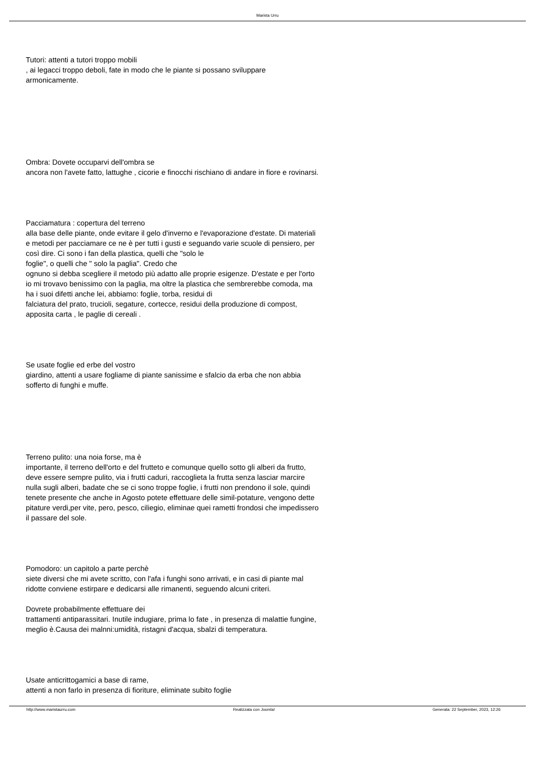Marista Urru
Tutori: attenti a tutori troppo mobili
, ai legacci troppo deboli, fate in modo che le piante si possano sviluppare armonicamente.
Ombra: Dovete occuparvi dell'ombra se
ancora non l'avete fatto, lattughe , cicorie e finocchi rischiano di andare in fiore e rovinarsi.
Pacciamatura : copertura del terreno
alla base delle piante, onde evitare il gelo d'inverno e l'evaporazione d'estate. Di materiali e metodi per pacciamare ce ne è per tutti i gusti e seguando varie scuole di pensiero, per così dire. Ci sono i fan della plastica, quelli che "solo le
foglie", o quelli che " solo la paglia". Credo che
ognuno si debba scegliere il metodo più adatto alle proprie esigenze. D'estate e per l'orto io mi trovavo benissimo con la paglia, ma oltre la plastica che sembrerebbe comoda, ma ha i suoi difetti anche lei, abbiamo: foglie, torba, residui di
falciatura del prato, trucioli, segature, cortecce, residui della produzione di compost, apposita carta , le paglie di cereali .
Se usate foglie ed erbe del vostro
giardino, attenti a usare fogliame di piante sanissime e sfalcio da erba che non abbia sofferto di funghi e muffe.
Terreno pulito: una noia forse, ma è
importante, il terreno dell'orto e del frutteto e comunque quello sotto gli alberi da frutto, deve essere sempre pulito, via i frutti caduri, raccoglieta la frutta senza lasciar marcire nulla sugli alberi, badate che se ci sono troppe foglie, i frutti non prendono il sole, quindi tenete presente che anche in Agosto potete effettuare delle simil-potature, vengono dette pitature verdi,per vite, pero, pesco, ciliegio, eliminae quei rametti frondosi che impedissero il passare del sole.
Pomodoro: un capitolo a parte perchè
siete diversi che mi avete scritto, con l'afa i funghi sono arrivati, e in casi di piante mal ridotte conviene estirpare e dedicarsi alle rimanenti, seguendo alcuni criteri.
Dovrete probabilmente effettuare dei
trattamenti antiparassitari. Inutile indugiare, prima lo fate , in presenza di malattie fungine, meglio è.Causa dei malnni:umidità, ristagni d'acqua, sbalzi di temperatura.
Usate anticrittogamici a base di rame,
attenti a non farlo in presenza di fioriture, eliminate subito foglie
http://www.maristaurru.com Realizzata con Joomla! Generata: 22 September, 2023, 12:26